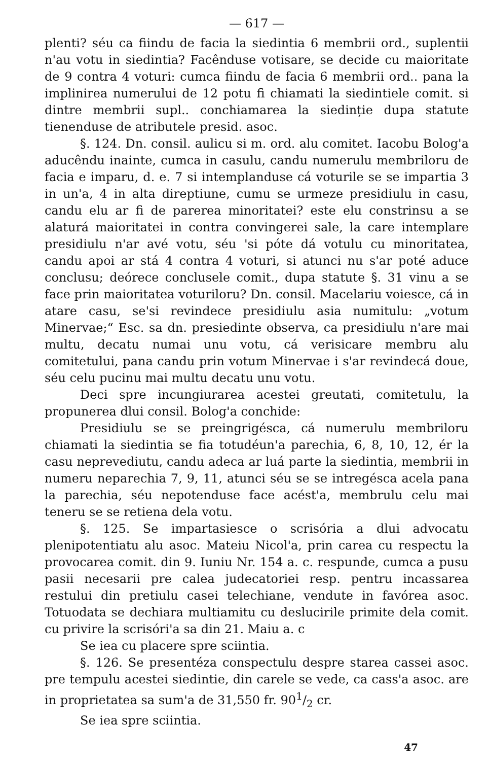— 617 —
plenti? séu ca fiindu de facia la siedintia 6 membrii ord., suplentii n'au votu in siedintia? Facênduse votisare, se decide cu maioritate de 9 contra 4 voturi: cumca fiindu de facia 6 membrii ord.. pana la implinirea numerului de 12 potu fi chiamati la siedintiele comit. si dintre membrii supl.. conchiamarea la siedinție dupa statute tienenduse de atributele presid. asoc.
§. 124. Dn. consil. aulicu si m. ord. alu comitet. Iacobu Bolog'a aducêndu inainte, cumca in casulu, candu numerulu membriloru de facia e imparu, d. e. 7 si intemplanduse cá voturile se se impartia 3 in un'a, 4 in alta direptiune, cumu se urmeze presidiulu in casu, candu elu ar fi de parerea minoritatei? este elu constrinsu a se alaturá maioritatei in contra convingerei sale, la care intemplare presidiulu n'ar avé votu, séu 'si póte dá votulu cu minoritatea, candu apoi ar stá 4 contra 4 voturi, si atunci nu s'ar poté aduce conclusu; deórece conclusele comit., dupa statute §. 31 vinu a se face prin maioritatea voturiloru? Dn. consil. Macelariu voiesce, cá in atare casu, se'si revindece presidiulu asia numitulu: „votum Minervae;“ Esc. sa dn. presiedinte observa, ca presidiulu n'are mai multu, decatu numai unu votu, cá verisicare membru alu comitetului, pana candu prin votum Minervae i s'ar revindecá doue, séu celu pucinu mai multu decatu unu votu.
Deci spre incungiurarea acestei greutati, comitetulu, la propunerea dlui consil. Bolog'a conchide:
Presidiulu se se preingrigésca, cá numerulu membriloru chiamati la siedintia se fia totudéun'a parechia, 6, 8, 10, 12, ér la casu neprevediutu, candu adeca ar luá parte la siedintia, membrii in numeru neparechia 7, 9, 11, atunci séu se se intregésca acela pana la parechia, séu nepotenduse face acést'a, membrulu celu mai teneru se se retiena dela votu.
§. 125. Se impartasiesce o scrisória a dlui advocatu plenipotentiatu alu asoc. Mateiu Nicol'a, prin carea cu respectu la provocarea comit. din 9. Iuniu Nr. 154 a. c. respunde, cumca a pusu pasii necesarii pre calea judecatoriei resp. pentru incassarea restului din pretiulu casei telechiane, vendute in favórea asoc. Totuodata se dechiara multiamitu cu deslucirile primite dela comit. cu privire la scrisóri'a sa din 21. Maiu a. c
Se iea cu placere spre sciintia.
§. 126. Se presentéza conspectulu despre starea cassei asoc. pre tempulu acestei siedintie, din carele se vede, ca cass'a asoc. are in proprietatea sa sum'a de 31,550 fr. 901/2 cr.
Se iea spre sciintia.
47